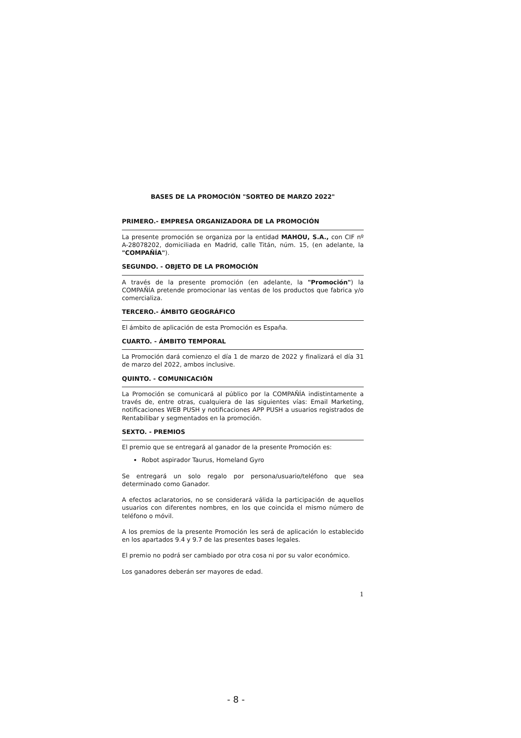BASES DE LA PROMOCIÓN "SORTEO DE MARZO 2022"
PRIMERO.- EMPRESA ORGANIZADORA DE LA PROMOCIÓN
La presente promoción se organiza por la entidad MAHOU, S.A., con CIF nº A-28078202, domiciliada en Madrid, calle Titán, núm. 15, (en adelante, la "COMPAÑÍA").
SEGUNDO. - OBJETO DE LA PROMOCIÓN
A través de la presente promoción (en adelante, la "Promoción") la COMPAÑÍA pretende promocionar las ventas de los productos que fabrica y/o comercializa.
TERCERO.- ÁMBITO GEOGRÁFICO
El ámbito de aplicación de esta Promoción es España.
CUARTO. - ÁMBITO TEMPORAL
La Promoción dará comienzo el día 1 de marzo de 2022 y finalizará el día 31 de marzo del 2022, ambos inclusive.
QUINTO. - COMUNICACIÓN
La Promoción se comunicará al público por la COMPAÑÍA indistintamente a través de, entre otras, cualquiera de las siguientes vías: Email Marketing, notificaciones WEB PUSH y notificaciones APP PUSH a usuarios registrados de Rentabilibar y segmentados en la promoción.
SEXTO. - PREMIOS
El premio que se entregará al ganador de la presente Promoción es:
Robot aspirador Taurus, Homeland Gyro
Se entregará un solo regalo por persona/usuario/teléfono que sea determinado como Ganador.
A efectos aclaratorios, no se considerará válida la participación de aquellos usuarios con diferentes nombres, en los que coincida el mismo número de teléfono o móvil.
A los premios de la presente Promoción les será de aplicación lo establecido en los apartados 9.4 y 9.7 de las presentes bases legales.
El premio no podrá ser cambiado por otra cosa ni por su valor económico.
Los ganadores deberán ser mayores de edad.
1
- 8 -